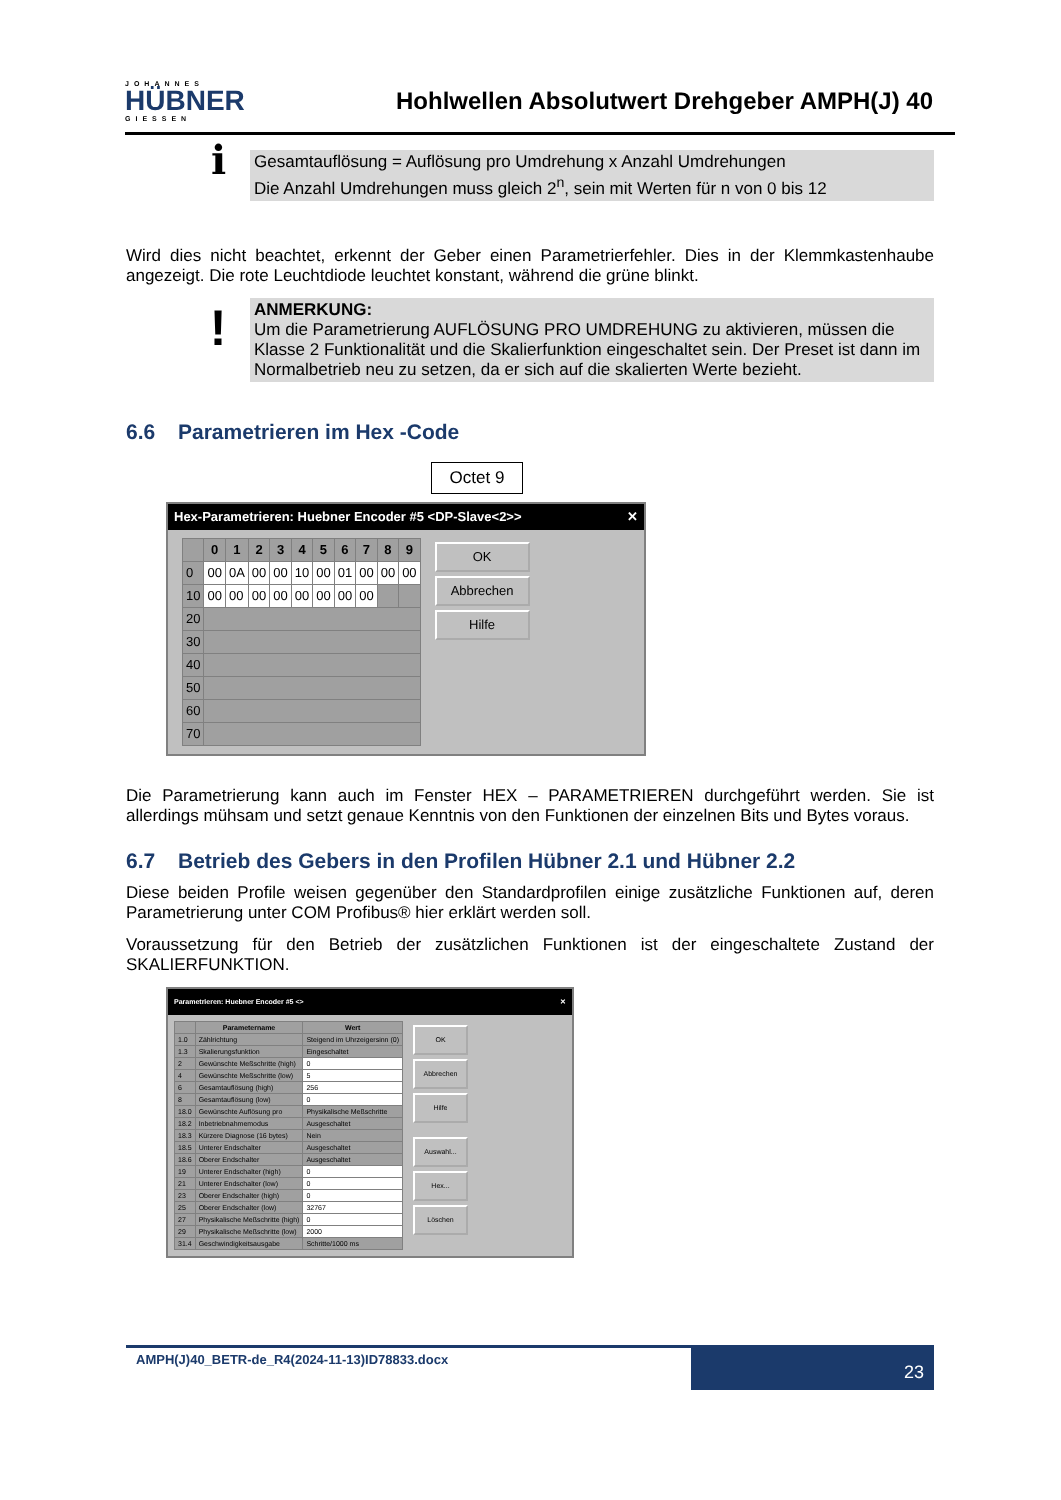JOHANNES
HÜBNER
GIESSEN
Hohlwellen Absolutwert Drehgeber AMPH(J) 40
ℹ
Gesamtauflösung = Auflösung pro Umdrehung x Anzahl Umdrehungen
Die Anzahl Umdrehungen muss gleich 2<sup>n</sup>, sein mit Werten für n von 0 bis 12
Wird dies nicht beachtet, erkennt der Geber einen Parametrierfehler. Dies in der Klemmkastenhaube angezeigt. Die rote Leuchtdiode leuchtet konstant, während die grüne blinkt.
!
ANMERKUNG:
Um die Parametrierung AUFLÖSUNG PRO UMDREHUNG zu aktivieren, müssen die Klasse 2 Funktionalität und die Skalierfunktion eingeschaltet sein. Der Preset ist dann im Normalbetrieb neu zu setzen, da er sich auf die skalierten Werte bezieht.
6.6 Parametrieren im Hex -Code
Octet 9
Hex-Parametrieren: Huebner Encoder #5 <DP-Slave<2>> ✕
| | 0 | 1 | 2 | 3 | 4 | 5 | 6 | 7 | 8 | 9 |
| --- | --- | --- | --- | --- | --- | --- | --- | --- | --- | --- |
| 0 | 00 | 0A | 00 | 00 | 10 | 00 | 01 | 00 | 00 | 00 |
| 10 | 00 | 00 | 00 | 00 | 00 | 00 | 00 | 00 | | |
| 20 | | | | | | | | | | |
| 30 | | | | | | | | | | |
| 40 | | | | | | | | | | |
| 50 | | | | | | | | | | |
| 60 | | | | | | | | | | |
| 70 | | | | | | | | | | |
OK
Abbrechen
Hilfe
Die Parametrierung kann auch im Fenster HEX – PARAMETRIEREN durchgeführt werden. Sie ist allerdings mühsam und setzt genaue Kenntnis von den Funktionen der einzelnen Bits und Bytes voraus.
6.7 Betrieb des Gebers in den Profilen Hübner 2.1 und Hübner 2.2
Diese beiden Profile weisen gegenüber den Standardprofilen einige zusätzliche Funktionen auf, deren Parametrierung unter COM Profibus® hier erklärt werden soll.
Voraussetzung für den Betrieb der zusätzlichen Funktionen ist der eingeschaltete Zustand der SKALIERFUNKTION.
Parametrieren: Huebner Encoder #5 <> ✕
| | Parametername | Wert |
| --- | --- | --- |
| 1.0 | Zählrichtung | Steigend im Uhrzeigersinn (0) |
| 1.3 | Skalierungsfunktion | Eingeschaltet |
| 2 | Gewünschte Meßschritte (high) | 0 |
| 4 | Gewünschte Meßschritte (low) | 5 |
| 6 | Gesamtauflösung (high) | 256 |
| 8 | Gesamtauflösung (low) | 0 |
| 18.0 | Gewünschte Auflösung pro | Physikalische Meßschritte |
| 18.2 | Inbetriebnahmemodus | Ausgeschaltet |
| 18.3 | Kürzere Diagnose (16 bytes) | Nein |
| 18.5 | Unterer Endschalter | Ausgeschaltet |
| 18.6 | Oberer Endschalter | Ausgeschaltet |
| 19 | Unterer Endschalter (high) | 0 |
| 21 | Unterer Endschalter (low) | 0 |
| 23 | Oberer Endschalter (high) | 0 |
| 25 | Oberer Endschalter (low) | 32767 |
| 27 | Physikalische Meßschritte (high) | 0 |
| 29 | Physikalische Meßschritte (low) | 2000 |
| 31.4 | Geschwindigkeitsausgabe | Schritte/1000 ms |
OK
Abbrechen
Hilfe
Auswahl...
Hex...
Löschen
AMPH(J)40_BETR-de_R4(2024-11-13)ID78833.docx
23